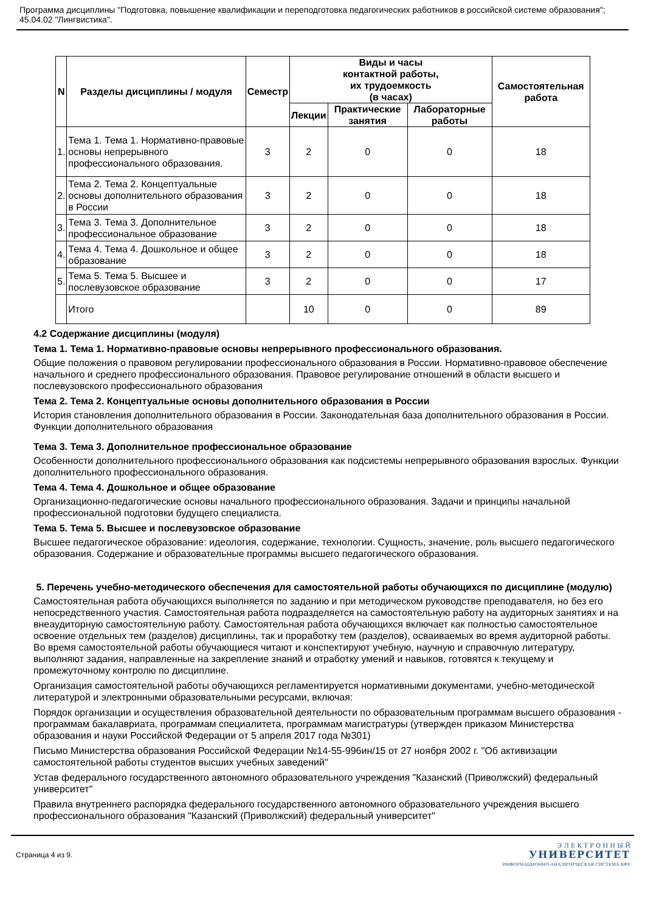Программа дисциплины "Подготовка, повышение квалификации и переподготовка педагогических работников в российской системе образования"; 45.04.02 "Лингвистика".
| N | Разделы дисциплины / модуля | Семестр | Виды и часы контактной работы, их трудоемкость (в часах) | | | Самостоятельная работа |
| --- | --- | --- | --- | --- | --- | --- |
| | | | Лекции | Практические занятия | Лабораторные работы | |
| 1. | Тема 1. Тема 1. Нормативно-правовые основы непрерывного профессионального образования. | 3 | 2 | 0 | 0 | 18 |
| 2. | Тема 2. Тема 2. Концептуальные основы дополнительного образования в России | 3 | 2 | 0 | 0 | 18 |
| 3. | Тема 3. Тема 3. Дополнительное профессиональное образование | 3 | 2 | 0 | 0 | 18 |
| 4. | Тема 4. Тема 4. Дошкольное и общее образование | 3 | 2 | 0 | 0 | 18 |
| 5. | Тема 5. Тема 5. Высшее и послевузовское образование | 3 | 2 | 0 | 0 | 17 |
| | Итого | | 10 | 0 | 0 | 89 |
4.2 Содержание дисциплины (модуля)
Тема 1. Тема 1. Нормативно-правовые основы непрерывного профессионального образования.
Общие положения о правовом регулировании профессионального образования в России. Нормативно-правовое обеспечение начального и среднего профессионального образования. Правовое регулирование отношений в области высшего и послевузовского профессионального образования
Тема 2. Тема 2. Концептуальные основы дополнительного образования в России
История становления дополнительного образования в России. Законодательная база дополнительного образования в России. Функции дополнительного образования
Тема 3. Тема 3. Дополнительное профессиональное образование
Особенности дополнительного профессионального образования как подсистемы непрерывного образования взрослых. Функции дополнительного профессионального образования.
Тема 4. Тема 4. Дошкольное и общее образование
Организационно-педагогические основы начального профессионального образования. Задачи и принципы начальной профессиональной подготовки будущего специалиста.
Тема 5. Тема 5. Высшее и послевузовское образование
Высшее педагогическое образование: идеология, содержание, технологии. Сущность, значение, роль высшего педагогического образования. Содержание и образовательные программы высшего педагогического образования.
5. Перечень учебно-методического обеспечения для самостоятельной работы обучающихся по дисциплине (модулю)
Самостоятельная работа обучающихся выполняется по заданию и при методическом руководстве преподавателя, но без его непосредственного участия. Самостоятельная работа подразделяется на самостоятельную работу на аудиторных занятиях и на внеаудиторную самостоятельную работу. Самостоятельная работа обучающихся включает как полностью самостоятельное освоение отдельных тем (разделов) дисциплины, так и проработку тем (разделов), осваиваемых во время аудиторной работы. Во время самостоятельной работы обучающиеся читают и конспектируют учебную, научную и справочную литературу, выполняют задания, направленные на закрепление знаний и отработку умений и навыков, готовятся к текущему и промежуточному контролю по дисциплине.
Организация самостоятельной работы обучающихся регламентируется нормативными документами, учебно-методической литературой и электронными образовательными ресурсами, включая:
Порядок организации и осуществления образовательной деятельности по образовательным программам высшего образования - программам бакалавриата, программам специалитета, программам магистратуры (утвержден приказом Министерства образования и науки Российской Федерации от 5 апреля 2017 года №301)
Письмо Министерства образования Российской Федерации №14-55-996ин/15 от 27 ноября 2002 г. "Об активизации самостоятельной работы студентов высших учебных заведений"
Устав федерального государственного автономного образовательного учреждения "Казанский (Приволжский) федеральный университет"
Правила внутреннего распорядка федерального государственного автономного образовательного учреждения высшего профессионального образования "Казанский (Приволжский) федеральный университет"
Страница 4 из 9.
Э Л Е К Т Р О Н Н Ы Й
УНИВЕРСИТЕТ
ИНФОРМАЦИОННО-АНАЛИТИЧЕСКАЯ СИСТЕМА КФУ